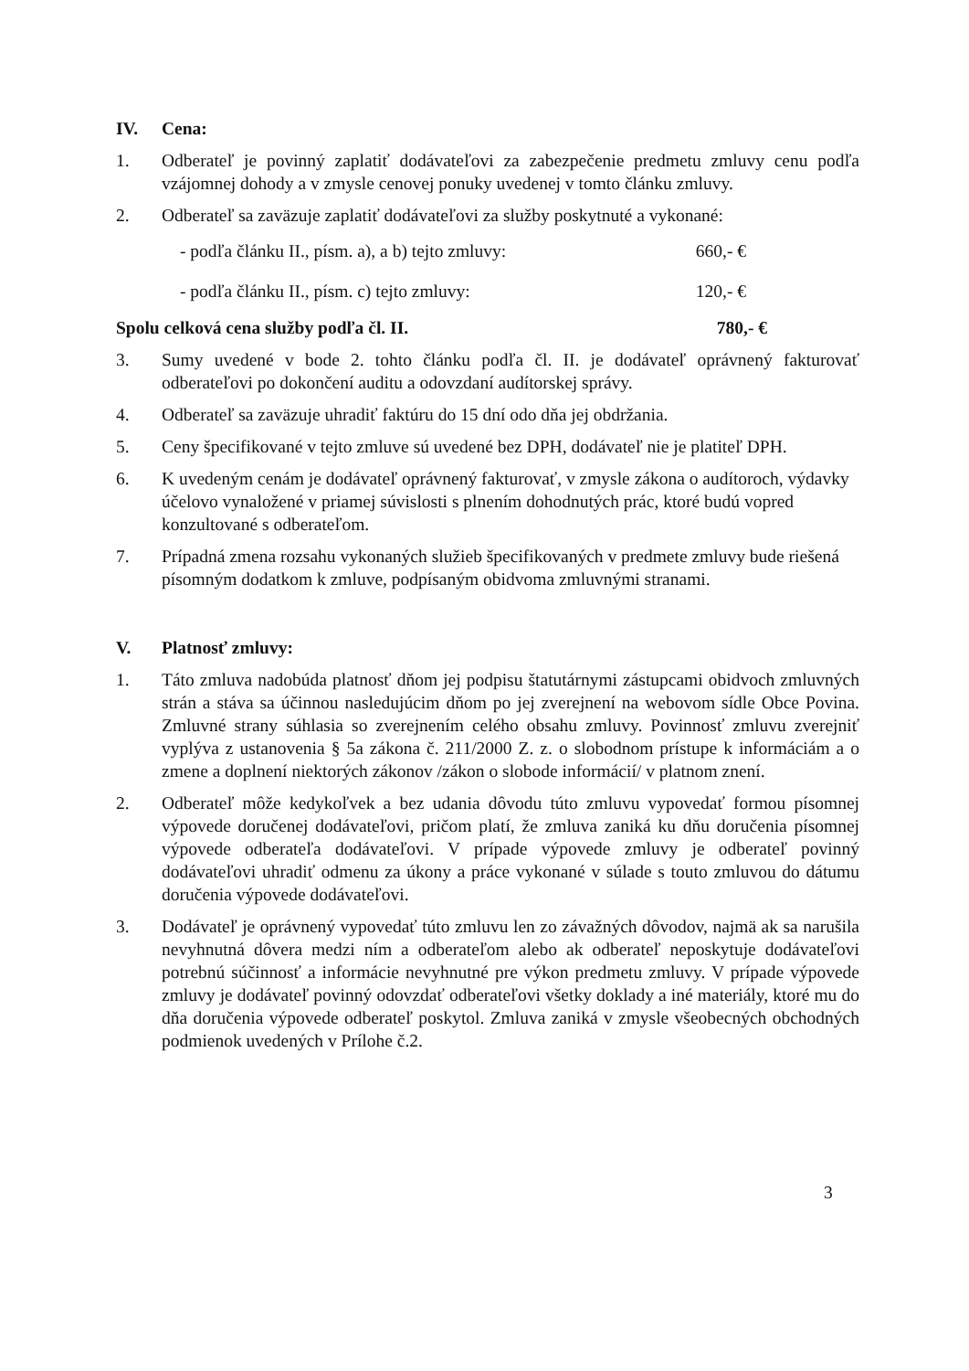IV. Cena:
1. Odberateľ je povinný zaplatiť dodávateľovi za zabezpečenie predmetu zmluvy cenu podľa vzájomnej dohody a v zmysle cenovej ponuky uvedenej v tomto článku zmluvy.
2. Odberateľ sa zaväzuje zaplatiť dodávateľovi za služby poskytnuté a vykonané:
- podľa článku II., písm. a), a b) tejto zmluvy: 660,- €
- podľa článku II., písm. c) tejto zmluvy: 120,- €
Spolu celková cena služby podľa čl. II. 780,- €
3. Sumy uvedené v bode 2. tohto článku podľa čl. II. je dodávateľ oprávnený fakturovať odberateľovi po dokončení auditu a odovzdaní audítorskej správy.
4. Odberateľ sa zaväzuje uhradiť faktúru do 15 dní odo dňa jej obdržania.
5. Ceny špecifikované v tejto zmluve sú uvedené bez DPH, dodávateľ nie je platiteľ DPH.
6. K uvedeným cenám je dodávateľ oprávnený fakturovať, v zmysle zákona o audítoroch, výdavky účelovo vynaložené v priamej súvislosti s plnením dohodnutých prác, ktoré budú vopred konzultované s odberateľom.
7. Prípadná zmena rozsahu vykonaných služieb špecifikovaných v predmete zmluvy bude riešená písomným dodatkom k zmluve, podpísaným obidvoma zmluvnými stranami.
V. Platnosť zmluvy:
1. Táto zmluva nadobúda platnosť dňom jej podpisu štatutárnymi zástupcami obidvoch zmluvných strán a stáva sa účinnou nasledujúcim dňom po jej zverejnení na webovom sídle Obce Povina. Zmluvné strany súhlasia so zverejnením celého obsahu zmluvy. Povinnosť zmluvu zverejniť vyplýva z ustanovenia § 5a zákona č. 211/2000 Z. z. o slobodnom prístupe k informáciám a o zmene a doplnení niektorých zákonov /zákon o slobode informácií/ v platnom znení.
2. Odberateľ môže kedykoľvek a bez udania dôvodu túto zmluvu vypovedať formou písomnej výpovede doručenej dodávateľovi, pričom platí, že zmluva zaniká ku dňu doručenia písomnej výpovede odberateľa dodávateľovi. V prípade výpovede zmluvy je odberateľ povinný dodávateľovi uhradiť odmenu za úkony a práce vykonané v súlade s touto zmluvou do dátumu doručenia výpovede dodávateľovi.
3. Dodávateľ je oprávnený vypovedať túto zmluvu len zo závažných dôvodov, najmä ak sa narušila nevyhnutná dôvera medzi ním a odberateľom alebo ak odberateľ neposkytuje dodávateľovi potrebnú súčinnosť a informácie nevyhnutné pre výkon predmetu zmluvy. V prípade výpovede zmluvy je dodávateľ povinný odovzdať odberateľovi všetky doklady a iné materiály, ktoré mu do dňa doručenia výpovede odberateľ poskytol. Zmluva zaniká v zmysle všeobecných obchodných podmienok uvedených v Prílohe č.2.
3